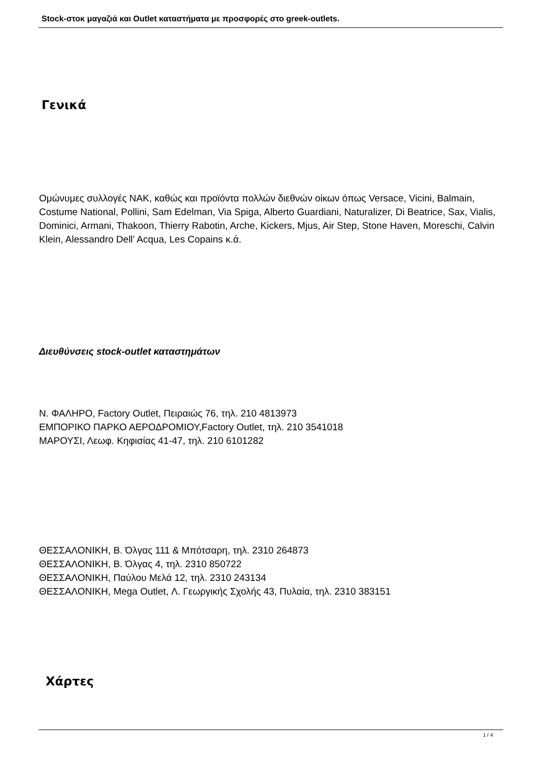Stock-στοκ μαγαζιά και Outlet καταστήματα με προσφορές στο greek-outlets.
Γενικά
Ομώνυμες συλλογές ΝΑΚ, καθώς και προϊόντα πολλών διεθνών οίκων όπως Versace, Vicini, Balmain, Costume National, Pollini, Sam Edelman, Via Spiga, Alberto Guardiani, Naturalizer, Di Beatrice, Sax, Vialis, Dominici, Armani, Thakoon, Thierry Rabotin, Arche, Kickers, Mjus, Air Step, Stone Haven, Moreschi, Calvin Klein, Alessandro Dell’ Acqua, Les Copains κ.ά.
Διευθύνσεις stock-outlet καταστημάτων
Ν. ΦΑΛΗΡΟ, Factory Outlet, Πειραιώς 76, τηλ. 210 4813973
ΕΜΠΟΡΙΚΟ ΠΑΡΚΟ ΑΕΡΟΔΡΟΜΙΟΥ,Factory Outlet, τηλ. 210 3541018
ΜΑΡΟΥΣΙ, Λεωφ. Κηφισίας 41-47, τηλ. 210 6101282
ΘΕΣΣΑΛΟΝΙΚΗ, Β. Όλγας 111 & Μπότσαρη, τηλ. 2310 264873
ΘΕΣΣΑΛΟΝΙΚΗ, Β. Όλγας 4, τηλ. 2310 850722
ΘΕΣΣΑΛΟΝΙΚΗ, Παύλου Μελά 12, τηλ. 2310 243134
ΘΕΣΣΑΛΟΝΙΚΗ, Mega Outlet, Λ. Γεωργικής Σχολής 43, Πυλαία, τηλ. 2310 383151
Χάρτες
1 / 4